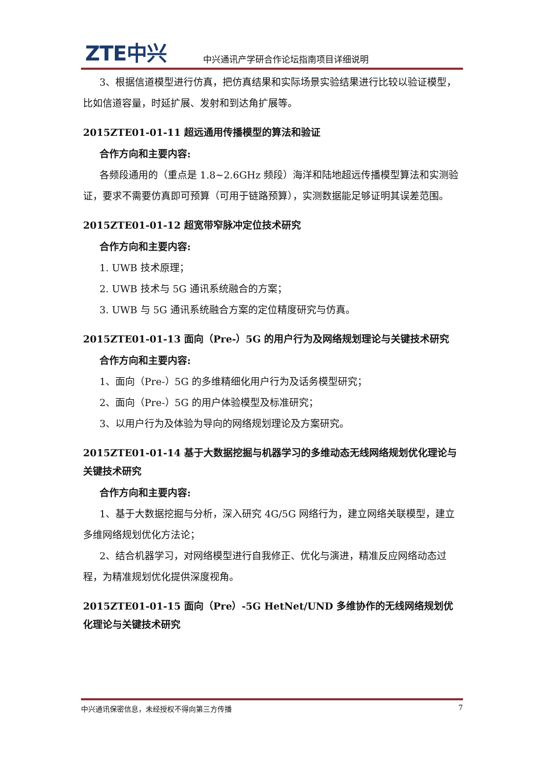ZTE中兴
中兴通讯产学研合作论坛指南项目详细说明
3、根据信道模型进行仿真，把仿真结果和实际场景实验结果进行比较以验证模型，比如信道容量，时延扩展、发射和到达角扩展等。
2015ZTE01-01-11 超远通用传播模型的算法和验证
合作方向和主要内容:
各频段通用的（重点是 1.8~2.6GHz 频段）海洋和陆地超远传播模型算法和实测验证，要求不需要仿真即可预算（可用于链路预算），实测数据能足够证明其误差范围。
2015ZTE01-01-12 超宽带窄脉冲定位技术研究
合作方向和主要内容:
1. UWB 技术原理；
2. UWB 技术与 5G 通讯系统融合的方案；
3. UWB 与 5G 通讯系统融合方案的定位精度研究与仿真。
2015ZTE01-01-13 面向（Pre-）5G 的用户行为及网络规划理论与关键技术研究
合作方向和主要内容:
1、面向（Pre-）5G 的多维精细化用户行为及话务模型研究；
2、面向（Pre-）5G 的用户体验模型及标准研究；
3、以用户行为及体验为导向的网络规划理论及方案研究。
2015ZTE01-01-14 基于大数据挖掘与机器学习的多维动态无线网络规划优化理论与关键技术研究
合作方向和主要内容:
1、基于大数据挖掘与分析，深入研究 4G/5G 网络行为，建立网络关联模型，建立多维网络规划优化方法论；
2、结合机器学习，对网络模型进行自我修正、优化与演进，精准反应网络动态过程，为精准规划优化提供深度视角。
2015ZTE01-01-15 面向（Pre）-5G HetNet/UND 多维协作的无线网络规划优化理论与关键技术研究
中兴通讯保密信息，未经授权不得向第三方传播 7